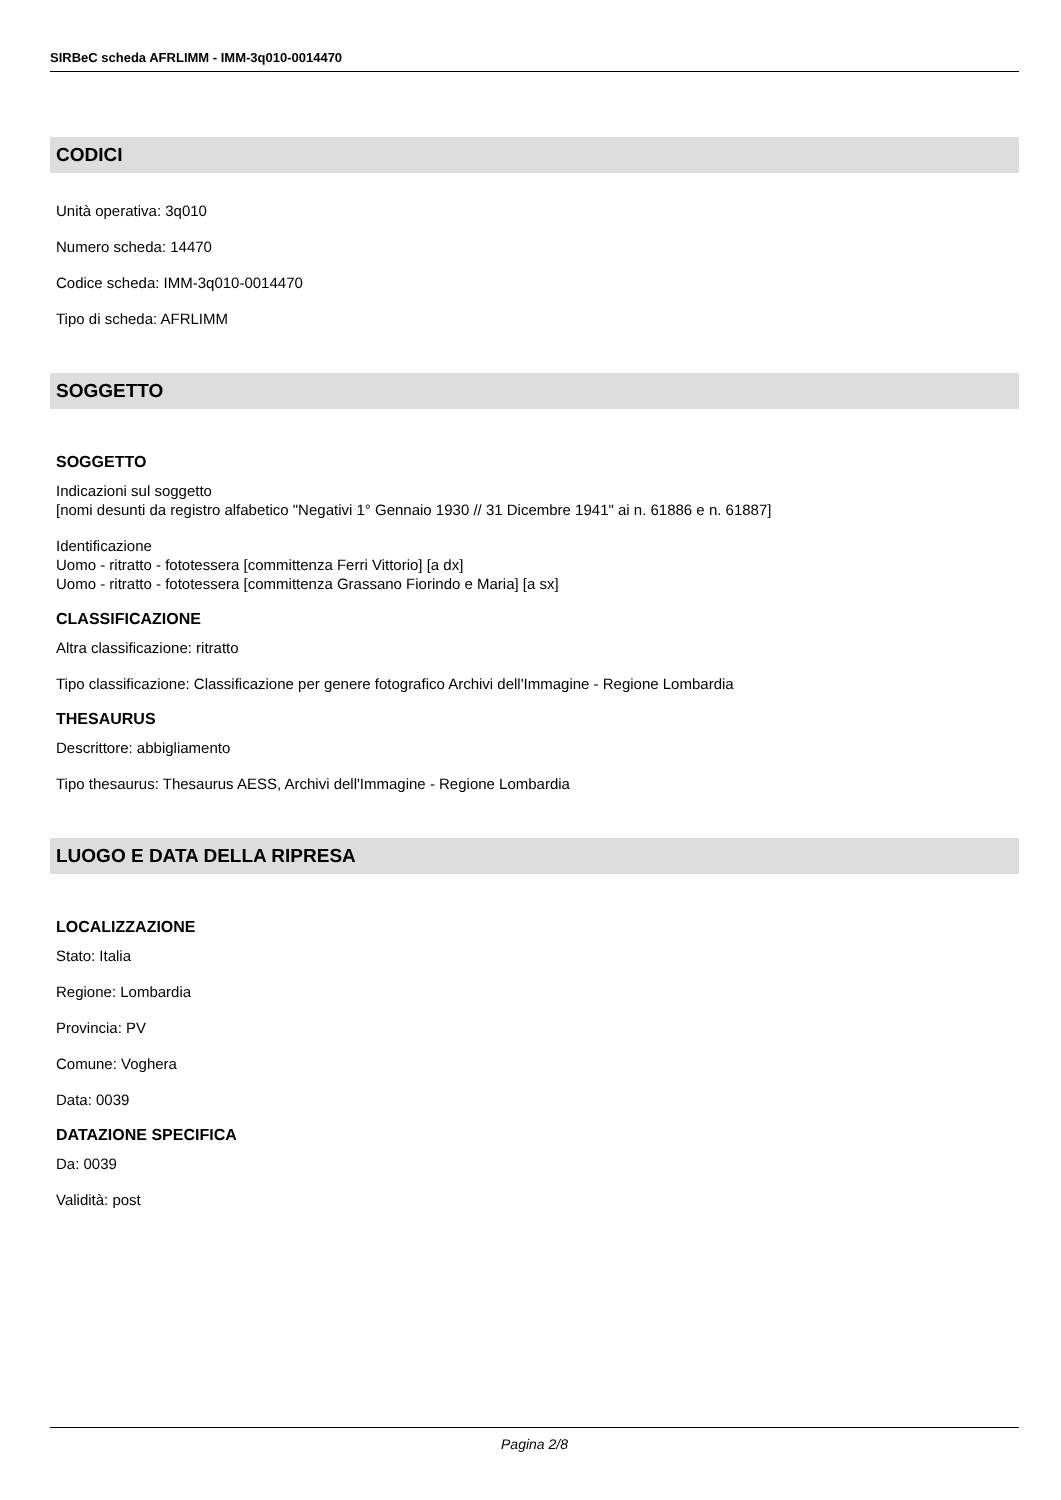SIRBeC scheda AFRLIMM - IMM-3q010-0014470
CODICI
Unità operativa: 3q010
Numero scheda: 14470
Codice scheda: IMM-3q010-0014470
Tipo di scheda: AFRLIMM
SOGGETTO
SOGGETTO
Indicazioni sul soggetto
[nomi desunti da registro alfabetico "Negativi 1° Gennaio 1930 // 31 Dicembre 1941" ai n. 61886 e n. 61887]
Identificazione
Uomo - ritratto - fototessera [committenza Ferri Vittorio] [a dx]
Uomo - ritratto - fototessera [committenza Grassano Fiorindo e Maria] [a sx]
CLASSIFICAZIONE
Altra classificazione: ritratto
Tipo classificazione: Classificazione per genere fotografico Archivi dell'Immagine - Regione Lombardia
THESAURUS
Descrittore: abbigliamento
Tipo thesaurus: Thesaurus AESS, Archivi dell'Immagine - Regione Lombardia
LUOGO E DATA DELLA RIPRESA
LOCALIZZAZIONE
Stato: Italia
Regione: Lombardia
Provincia: PV
Comune: Voghera
Data: 0039
DATAZIONE SPECIFICA
Da: 0039
Validità: post
Pagina 2/8